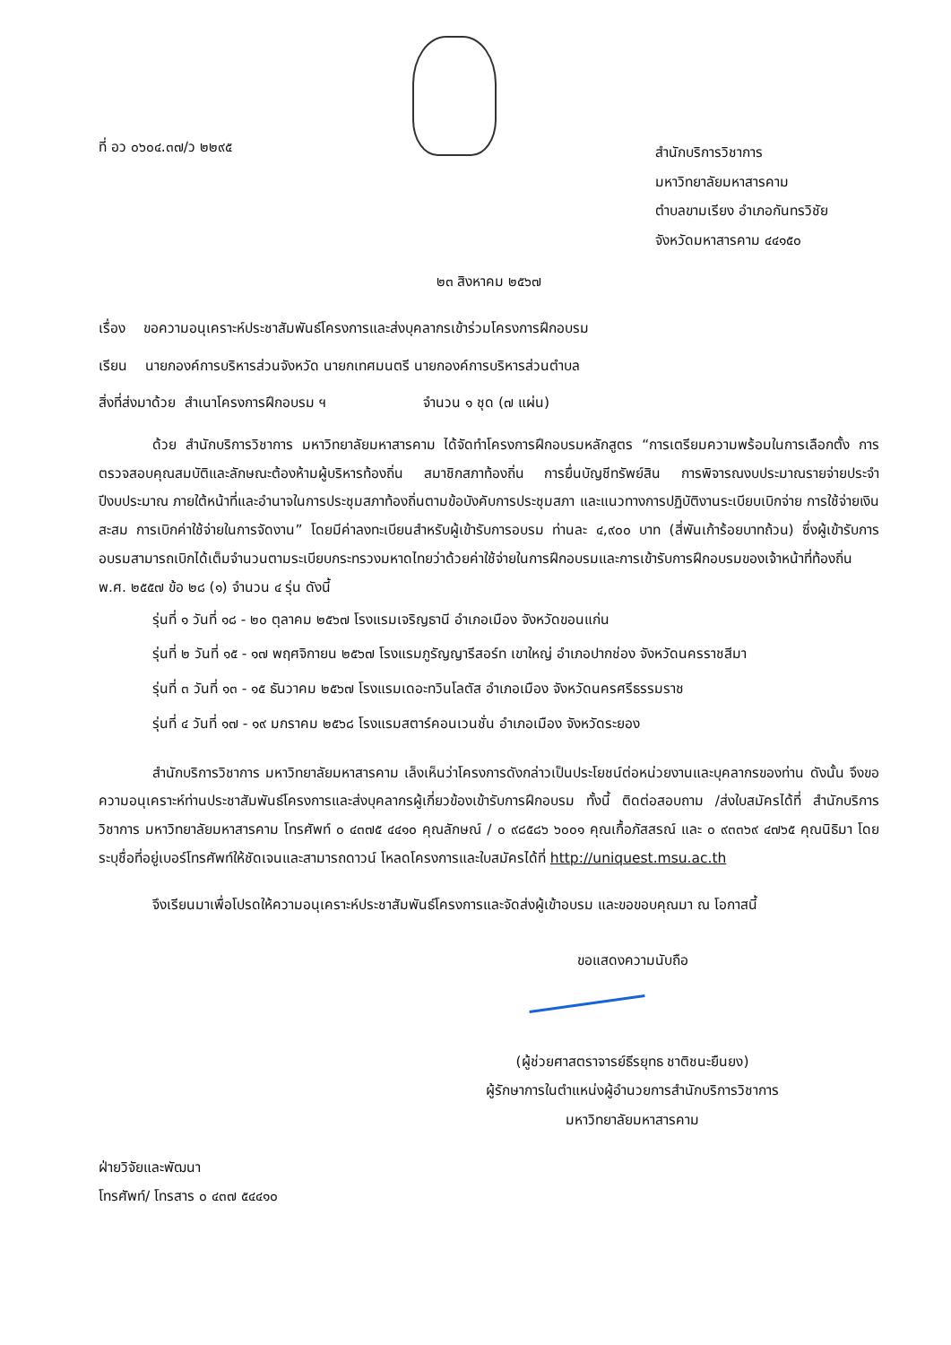ที่ อว ๐๖๐๔.๓๗/ว ๒๒๙๕
สำนักบริการวิชาการ
มหาวิทยาลัยมหาสารคาม
ตำบลขามเรียง อำเภอกันทรวิชัย
จังหวัดมหาสารคาม ๔๔๑๕๐
๒๓ สิงหาคม ๒๕๖๗
เรื่อง ขอความอนุเคราะห์ประชาสัมพันธ์โครงการและส่งบุคลากรเข้าร่วมโครงการฝึกอบรม
เรียน นายกองค์การบริหารส่วนจังหวัด นายกเทศมนตรี นายกองค์การบริหารส่วนตำบล
สิ่งที่ส่งมาด้วย สำเนาโครงการฝึกอบรม ฯ จำนวน ๑ ชุด (๗ แผ่น)
ด้วย สำนักบริการวิชาการ มหาวิทยาลัยมหาสารคาม ได้จัดทำโครงการฝึกอบรมหลักสูตร “การเตรียมความพร้อมในการเลือกตั้ง การตรวจสอบคุณสมบัติและลักษณะต้องห้ามผู้บริหารท้องถิ่น สมาชิกสภาท้องถิ่น การยื่นบัญชีทรัพย์สิน การพิจารณงบประมาณรายจ่ายประจำปีงบประมาณ ภายใต้หน้าที่และอำนาจในการประชุมสภาท้องถิ่นตามข้อบังคับการประชุมสภา และแนวทางการปฏิบัติงานระเบียบเบิกจ่าย การใช้จ่ายเงินสะสม การเบิกค่าใช้จ่ายในการจัดงาน” โดยมีค่าลงทะเบียนสำหรับผู้เข้ารับการอบรม ท่านละ ๔,๙๐๐ บาท (สี่พันเก้าร้อยบาทถ้วน) ซึ่งผู้เข้ารับการอบรมสามารถเบิกได้เต็มจำนวนตามระเบียบกระทรวงมหาดไทยว่าด้วยค่าใช้จ่ายในการฝึกอบรมและการเข้ารับการฝึกอบรมของเจ้าหน้าที่ท้องถิ่น พ.ศ. ๒๕๕๗ ข้อ ๒๘ (๑) จำนวน ๔ รุ่น ดังนี้
รุ่นที่ ๑ วันที่ ๑๘ - ๒๐ ตุลาคม ๒๕๖๗ โรงแรมเจริญธานี อำเภอเมือง จังหวัดขอนแก่น
รุ่นที่ ๒ วันที่ ๑๕ - ๑๗ พฤศจิกายน ๒๕๖๗ โรงแรมภูรัญญารีสอร์ท เขาใหญ่ อำเภอปากช่อง จังหวัดนครราชสีมา
รุ่นที่ ๓ วันที่ ๑๓ - ๑๕ ธันวาคม ๒๕๖๗ โรงแรมเดอะทวินโลตัส อำเภอเมือง จังหวัดนครศรีธรรมราช
รุ่นที่ ๔ วันที่ ๑๗ - ๑๙ มกราคม ๒๕๖๘ โรงแรมสตาร์คอนเวนชั่น อำเภอเมือง จังหวัดระยอง
สำนักบริการวิชาการ มหาวิทยาลัยมหาสารคาม เล็งเห็นว่าโครงการดังกล่าวเป็นประโยชน์ต่อหน่วยงานและบุคลากรของท่าน ดังนั้น จึงขอความอนุเคราะห์ท่านประชาสัมพันธ์โครงการและส่งบุคลากรผู้เกี่ยวข้องเข้ารับการฝึกอบรม ทั้งนี้ ติดต่อสอบถาม /ส่งใบสมัครได้ที่ สำนักบริการวิชาการ มหาวิทยาลัยมหาสารคาม โทรศัพท์ ๐ ๔๓๗๕ ๔๔๑๐ คุณลักษณ์ / ๐ ๙๘๕๘๖ ๖๐๐๑ คุณเกื้อภัสสรณ์ และ ๐ ๙๓๓๖๙ ๔๗๖๕ คุณนิธิมา โดยระบุชื่อที่อยู่เบอร์โทรศัพท์ให้ชัดเจนและสามารถดาวน์ โหลดโครงการและใบสมัครได้ที่ http://uniquest.msu.ac.th
จึงเรียนมาเพื่อโปรดให้ความอนุเคราะห์ประชาสัมพันธ์โครงการและจัดส่งผู้เข้าอบรม และขอขอบคุณมา ณ โอกาสนี้
ขอแสดงความนับถือ
(ผู้ช่วยศาสตราจารย์ธีรยุทธ ชาติชนะยืนยง)
ผู้รักษาการในตำแหน่งผู้อำนวยการสำนักบริการวิชาการ
มหาวิทยาลัยมหาสารคาม
ฝ่ายวิจัยและพัฒนา
โทรศัพท์/ โทรสาร ๐ ๔๓๗ ๕๔๔๑๐